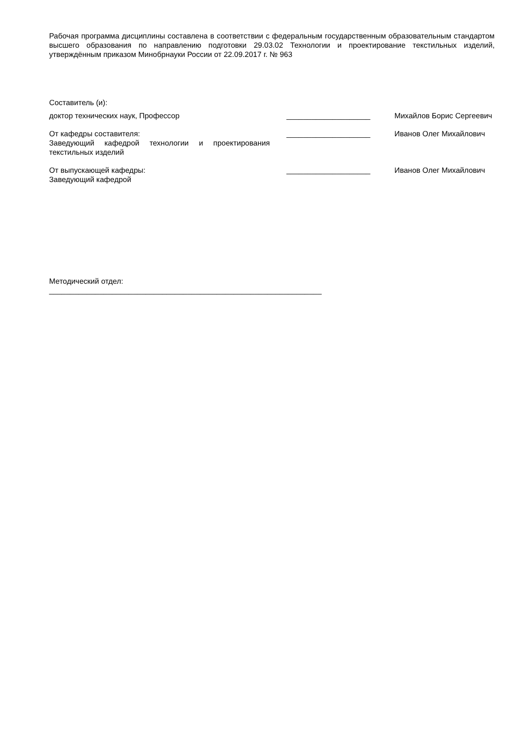Рабочая программа дисциплины составлена в соответствии с федеральным государственным образовательным стандартом высшего образования по направлению подготовки 29.03.02 Технологии и проектирование текстильных изделий, утверждённым приказом Минобрнауки России от 22.09.2017 г. № 963
Составитель (и):
доктор технических наук, Профессор ____________________ Михайлов Борис Сергеевич
От кафедры составителя:
Заведующий кафедрой технологии и проектирования текстильных изделий
____________________ Иванов Олег Михайлович
От выпускающей кафедры:
Заведующий кафедрой
____________________ Иванов Олег Михайлович
Методический отдел:
_________________________________________________________________